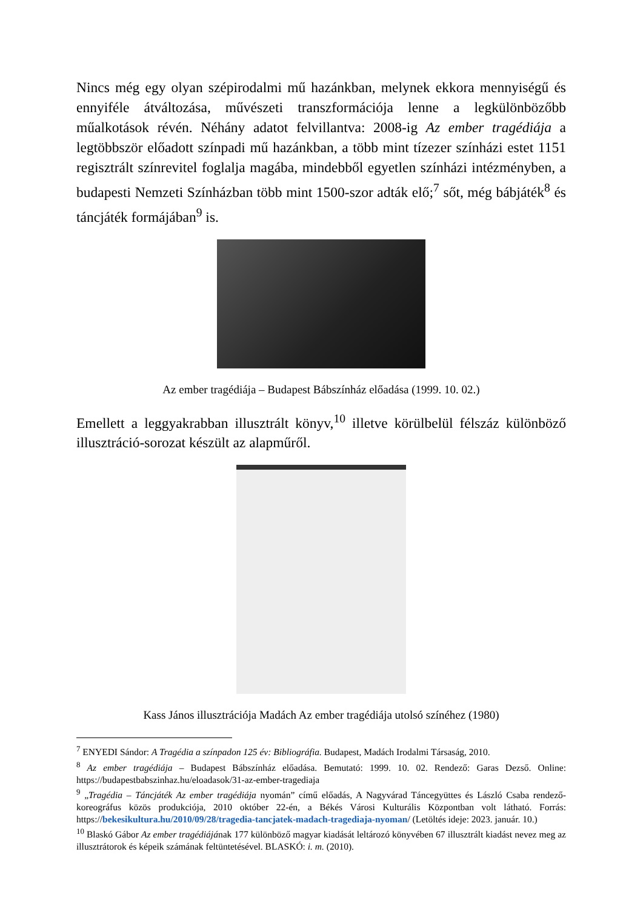Nincs még egy olyan szépirodalmi mű hazánkban, melynek ekkora mennyiségű és ennyiféle átváltozása, művészeti transzformációja lenne a legkülönbözőbb műalkotások révén. Néhány adatot felvillantva: 2008-ig Az ember tragédiája a legtöbbször előadott színpadi mű hazánkban, a több mint tízezer színházi estet 1151 regisztrált színrevitel foglalja magába, mindebből egyetlen színházi intézményben, a budapesti Nemzeti Színházban több mint 1500-szor adták elő;<sup>7</sup> sőt, még bábjáték<sup>8</sup> és táncjáték formájában<sup>9</sup> is.
Az ember tragédiája – Budapest Bábszínház előadása (1999. 10. 02.)
Emellett a leggyakrabban illusztrált könyv,<sup>10</sup> illetve körülbelül félszáz különböző illusztráció-sorozat készült az alapműről.
Kass János illusztrációja Madách Az ember tragédiája utolsó színéhez (1980)
<sup>7</sup> ENYEDI Sándor: A Tragédia a színpadon 125 év: Bibliográfia. Budapest, Madách Irodalmi Társaság, 2010.
<sup>8</sup> Az ember tragédiája – Budapest Bábszínház előadása. Bemutató: 1999. 10. 02. Rendező: Garas Dezső. Online: https://budapestbabszinhaz.hu/eloadasok/31-az-ember-tragediaja
<sup>9</sup> „Tragédia – Táncjáték Az ember tragédiája nyomán” című előadás, A Nagyvárad Táncegyüttes és László Csaba rendező-koreográfus közös produkciója, 2010 október 22-én, a Békés Városi Kulturális Központban volt látható. Forrás: https://bekesikultura.hu/2010/09/28/tragedia-tancjatek-madach-tragediaja-nyoman/ (Letöltés ideje: 2023. január. 10.)
<sup>10</sup> Blaskó Gábor Az ember tragédiájának 177 különböző magyar kiadását leltározó könyvében 67 illusztrált kiadást nevez meg az illusztrátorok és képeik számának feltüntetésével. BLASKÓ: i. m. (2010).